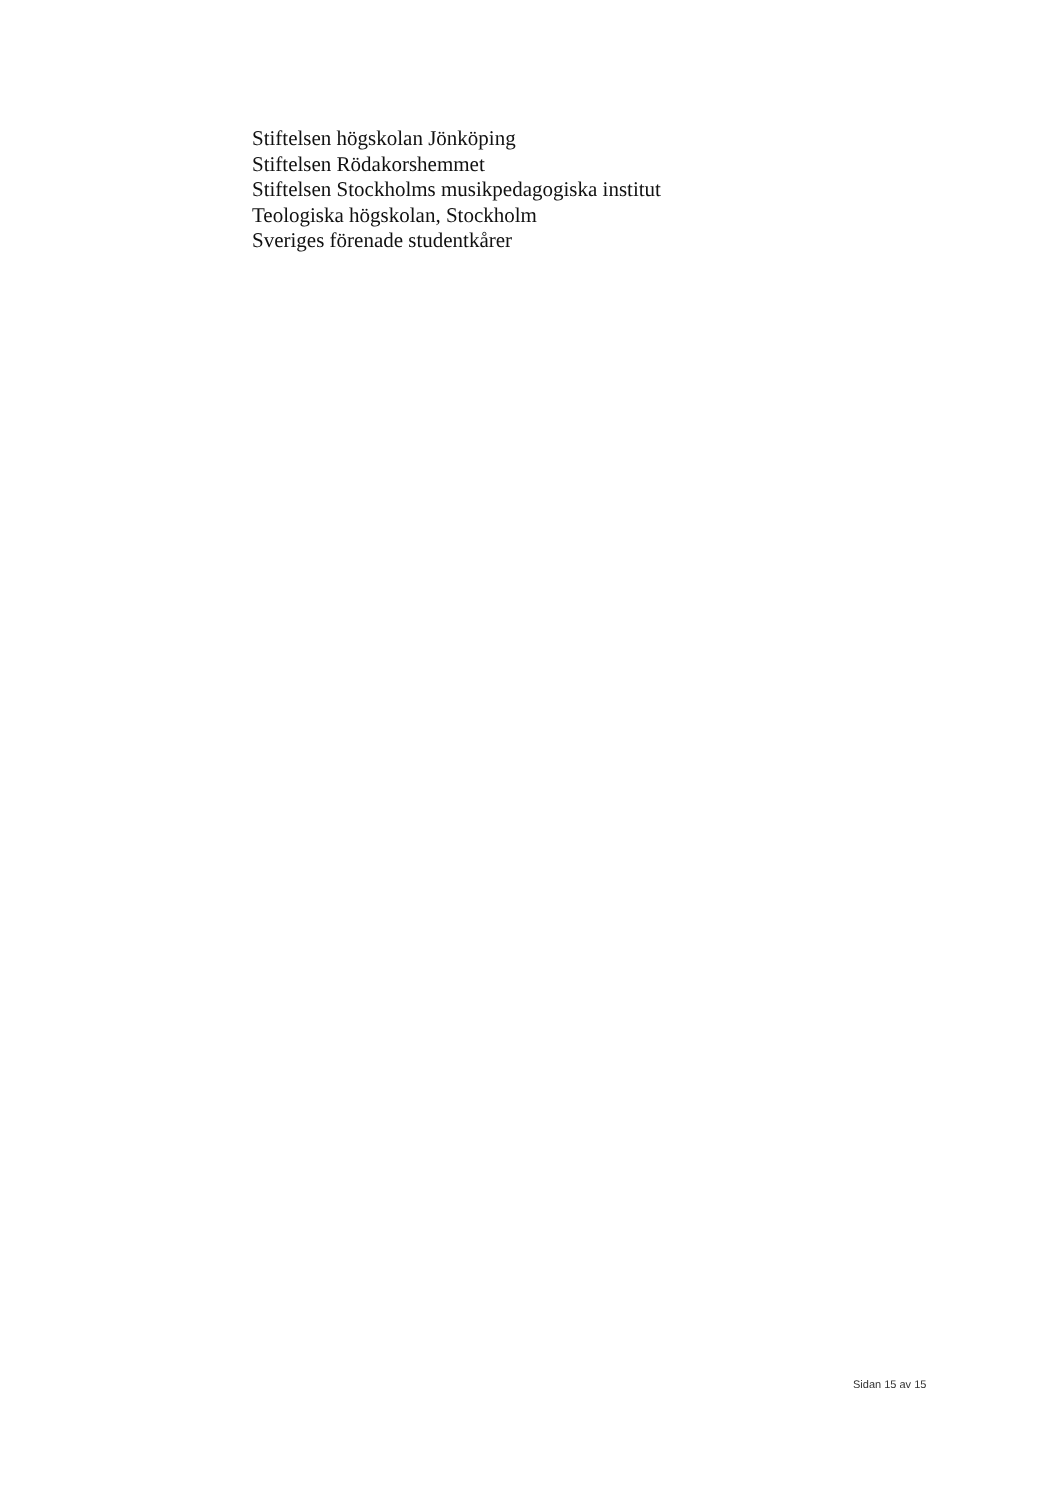Stiftelsen högskolan Jönköping
Stiftelsen Rödakorshemmet
Stiftelsen Stockholms musikpedagogiska institut
Teologiska högskolan, Stockholm
Sveriges förenade studentkårer
Sidan 15 av 15